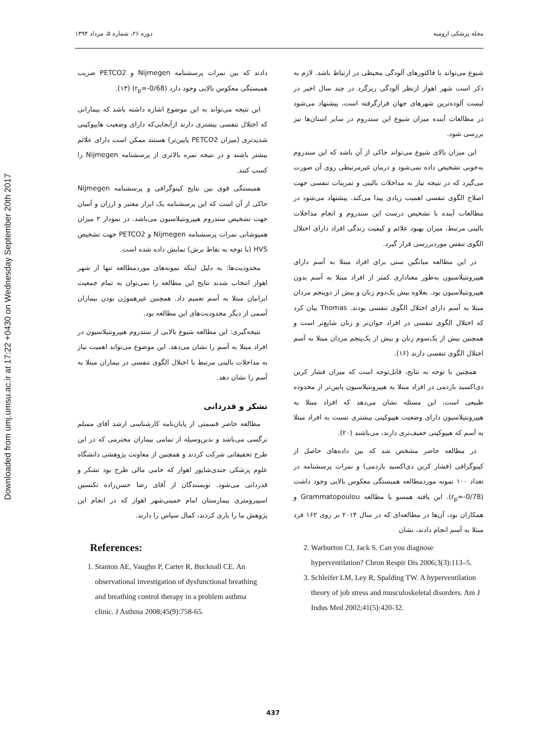Downloaded from umj.umsu.ac.ir at 17:22 +0430 on Wednesday September 20th 2017
مجله پزشکی ارومیه دوره ۲۶، شماره ۵، مرداد ۱۳۹۴
شیوع می‌تواند با فاکتورهای آلودگی محیطی در ارتباط باشد. لازم به ذکر است شهر اهواز ازنظر آلودگی ریزگرد در چند سال اخیر در لیست آلوده‌ترین شهرهای جهان قرارگرفته است، پیشنهاد می‌شود در مطالعات آینده میزان شیوع این سندروم در سایر استان‌ها نیز بررسی شود.
این میزان بالای شیوع می‌تواند حاکی از آن باشد که این سندروم به‌خوبی تشخیص داده نمی‌شود و درمان غیرمرتبطی روی آن صورت می‌گیرد که در نتیجه نیاز به مداخلات بالینی و تمرینات تنفسی جهت اصلاح الگوی تنفسی اهمیت زیادی پیدا می‌کند. پیشنهاد می‌شود در مطالعات آینده با تشخیص درست این سندروم و انجام مداخلات بالینی مرتبط، میزان بهبود علائم و کیفیت زندگی افراد دارای اختلال الگوی تنفس موردبررسی قرار گیرد.
در این مطالعه میانگین سنی برای افراد مبتلا به آسم دارای هیپرونتیلاسیون به‌طور معناداری کمتر از افراد مبتلا به آسم بدون هیپرونتیلاسیون بود. بعلاوه بیش یک‌دوم زنان و بیش از دوپنجم مردان مبتلا به آسم دارای اختلال الگوی تنفسی بودند. Thomas بیان کرد که اختلال الگوی تنفسی در افراد جوان‌تر و زنان شایع‌تر است و همچنین بیش از یک‌سوم زنان و بیش از یک‌پنجم مردان مبتلا به آسم اختلال الگوی تنفسی دارند (۱۶).
همچنین با توجه به نتایج، قابل‌توجه است که میزان فشار کربن دی‌اکسید بازدمی در افراد مبتلا به هیپرونتیلاسیون پایین‌تر از محدوده طبیعی است، این مسئله نشان می‌دهد که افراد مبتلا به هیپرونتیلاسیون دارای وضعیت هیپوکپنی بیشتری نسبت به افراد مبتلا به آسم که هیپوکپنی خفیف‌تری دارند، می‌باشند (۲۰).
در مطالعه حاضر مشخص شد که بین داده‌های حاصل از کپنوگرافی (فشار کربن دی‌اکسید بازدمی) و نمرات پرسشنامه در تعداد ۱۰۰ نمونه موردمطالعه همبستگی معکوس بالایی وجود داشت (r<sub>p</sub>=-0/78). این یافته همسو با مطالعه Grammatopoulou و همکاران بود، آن‌ها در مطالعه‌ای که در سال ۲۰۱۴ بر روی ۱۶۲ فرد مبتلا به آسم انجام دادند، نشان
دادند که بین نمرات پرسشنامه Nijmegen و PETCO2 ضریب همبستگی معکوس بالایی وجود دارد (r<sub>p</sub>=-0/68) (۱۳).
این نتیجه می‌تواند به این موضوع اشاره داشته باشد که بیمارانی که اختلال تنفسی بیشتری دارند ازآنجایی‌که دارای وضعیت هایپوکپنی شدیدتری (میزان PETCO2 پایین‌تر) هستند ممکن است دارای علائم بیشتر باشند و در نتیجه نمره بالاتری از پرسشنامه Nijmegen را کسب کنند.
همبستگی قوی بین نتایج کپنوگرافی و پرسشنامه Nijmegen حاکی از آن است که این پرسشنامه یک ابزار معتبر و ارزان و آسان جهت تشخیص سندروم هیپرونتیلاسیون می‌باشد. در نمودار ۲ میزان همپوشانی نمرات پرسشنامه Nijmegen و PETCO2 جهت تشخیص HVS (با توجه به نقاط برش) نمایش داده شده است.
محدودیت‌ها: به دلیل اینکه نمونه‌های موردمطالعه تنها از شهر اهواز انتخاب شدند نتایج این مطالعه را نمی‌توان به تمام جمعیت ایرانیان مبتلا به آسم تعمیم داد. همچنین غیرهموژن بودن بیماران آسمی از دیگر محدودیت‌های این مطالعه بود.
نتیجه‌گیری: این مطالعه شیوع بالایی از سندروم هیپرونتیلاسیون در افراد مبتلا به آسم را نشان می‌دهد. این موضوع می‌تواند اهمیت نیاز به مداخلات بالینی مرتبط با اختلال الگوی تنفسی در بیماران مبتلا به آسم را نشان دهد.
تشکر و قدردانی
مطالعه حاضر قسمتی از پایان‌نامه کارشناسی ارشد آقای مسلم نرگسی می‌باشد و بدین‌وسیله از تمامی بیماران محترمی که در این طرح تحقیقاتی شرکت کردند و همچنین از معاونت پژوهشی دانشگاه علوم پزشکی جندی‌شاپور اهواز که حامی مالی طرح بود تشکر و قدردانی می‌شود. نویسندگان از آقای رضا حسن‌زاده تکنسین اسپیرومتری بیمارستان امام خمینی‌شهر اهواز که در انجام این پژوهش ما را یاری کردند، کمال سپاس را دارند.
References:
1. Stanton AE, Vaughn P, Carter R, Bucknall CE. An observational investigation of dysfunctional breathing and breathing control therapy in a problem asthma clinic. J Asthma 2008;45(9):758-65.
2. Warburton CJ, Jack S. Can you diagnose hyperventilation? Chron Respir Dis 2006;3(3):113–5.
3. Schleifer LM, Ley R, Spalding TW. A hyperventilation theory of job stress and musculoskeletal disorders. Am J Indus Med 2002;41(5):420-32.
437